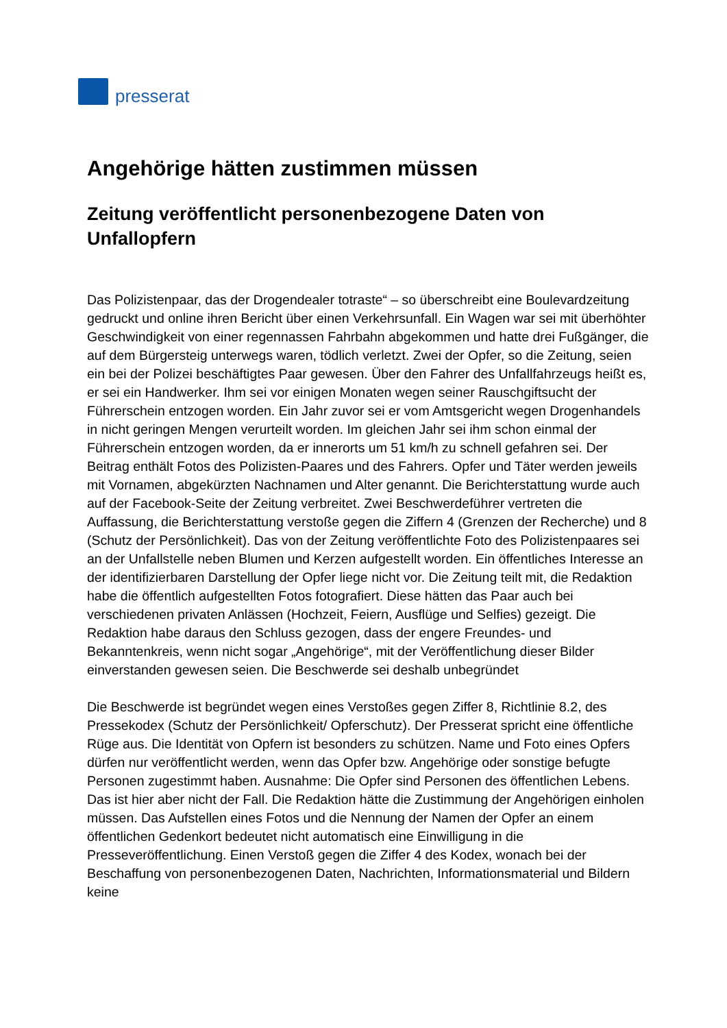presserat
Angehörige hätten zustimmen müssen
Zeitung veröffentlicht personenbezogene Daten von Unfallopfern
Das Polizistenpaar, das der Drogendealer totraste“ – so überschreibt eine Boulevardzeitung gedruckt und online ihren Bericht über einen Verkehrsunfall. Ein Wagen war sei mit überhöhter Geschwindigkeit von einer regennassen Fahrbahn abgekommen und hatte drei Fußgänger, die auf dem Bürgersteig unterwegs waren, tödlich verletzt. Zwei der Opfer, so die Zeitung, seien ein bei der Polizei beschäftigtes Paar gewesen. Über den Fahrer des Unfallfahrzeugs heißt es, er sei ein Handwerker. Ihm sei vor einigen Monaten wegen seiner Rauschgiftsucht der Führerschein entzogen worden. Ein Jahr zuvor sei er vom Amtsgericht wegen Drogenhandels in nicht geringen Mengen verurteilt worden. Im gleichen Jahr sei ihm schon einmal der Führerschein entzogen worden, da er innerorts um 51 km/h zu schnell gefahren sei. Der Beitrag enthält Fotos des Polizisten-Paares und des Fahrers. Opfer und Täter werden jeweils mit Vornamen, abgekürzten Nachnamen und Alter genannt. Die Berichterstattung wurde auch auf der Facebook-Seite der Zeitung verbreitet. Zwei Beschwerdeführer vertreten die Auffassung, die Berichterstattung verstoße gegen die Ziffern 4 (Grenzen der Recherche) und 8 (Schutz der Persönlichkeit). Das von der Zeitung veröffentlichte Foto des Polizistenpaares sei an der Unfallstelle neben Blumen und Kerzen aufgestellt worden. Ein öffentliches Interesse an der identifizierbaren Darstellung der Opfer liege nicht vor. Die Zeitung teilt mit, die Redaktion habe die öffentlich aufgestellten Fotos fotografiert. Diese hätten das Paar auch bei verschiedenen privaten Anlässen (Hochzeit, Feiern, Ausflüge und Selfies) gezeigt. Die Redaktion habe daraus den Schluss gezogen, dass der engere Freundes- und Bekanntenkreis, wenn nicht sogar „Angehörige“, mit der Veröffentlichung dieser Bilder einverstanden gewesen seien. Die Beschwerde sei deshalb unbegründet
Die Beschwerde ist begründet wegen eines Verstoßes gegen Ziffer 8, Richtlinie 8.2, des Pressekodex (Schutz der Persönlichkeit/ Opferschutz). Der Presserat spricht eine öffentliche Rüge aus. Die Identität von Opfern ist besonders zu schützen. Name und Foto eines Opfers dürfen nur veröffentlicht werden, wenn das Opfer bzw. Angehörige oder sonstige befugte Personen zugestimmt haben. Ausnahme: Die Opfer sind Personen des öffentlichen Lebens. Das ist hier aber nicht der Fall. Die Redaktion hätte die Zustimmung der Angehörigen einholen müssen. Das Aufstellen eines Fotos und die Nennung der Namen der Opfer an einem öffentlichen Gedenkort bedeutet nicht automatisch eine Einwilligung in die Presseveröffentlichung. Einen Verstoß gegen die Ziffer 4 des Kodex, wonach bei der Beschaffung von personenbezogenen Daten, Nachrichten, Informationsmaterial und Bildern keine